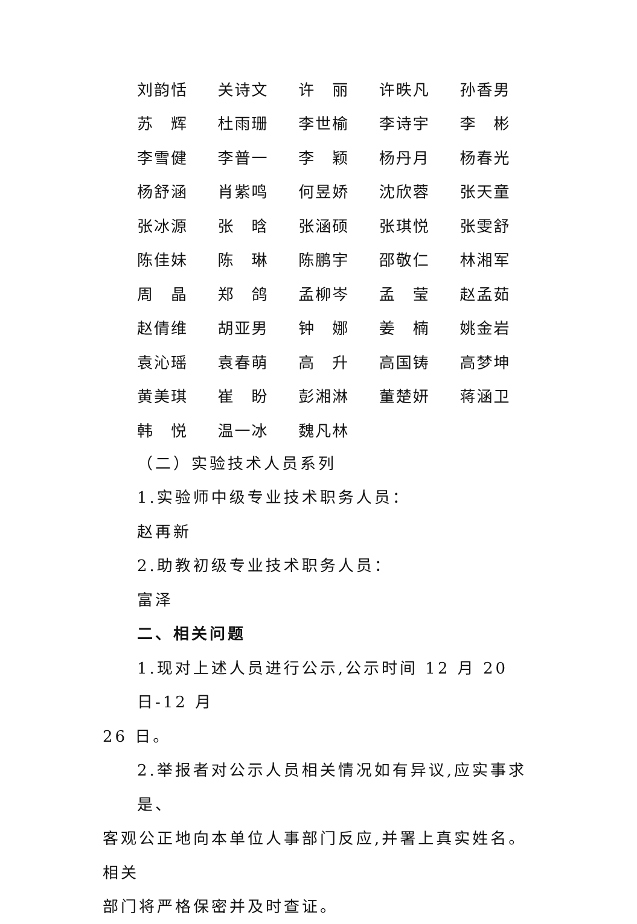| 刘韵恬 | 关诗文 | 许 丽 | 许昳凡 | 孙香男 |
| 苏 辉 | 杜雨珊 | 李世榆 | 李诗宇 | 李 彬 |
| 李雪健 | 李普一 | 李 颖 | 杨丹月 | 杨春光 |
| 杨舒涵 | 肖紫鸣 | 何昱娇 | 沈欣蓉 | 张天童 |
| 张冰源 | 张 晗 | 张涵硕 | 张琪悦 | 张雯舒 |
| 陈佳妹 | 陈 琳 | 陈鹏宇 | 邵敬仁 | 林湘军 |
| 周 晶 | 郑 鸽 | 孟柳岑 | 孟 莹 | 赵孟茹 |
| 赵倩维 | 胡亚男 | 钟 娜 | 姜 楠 | 姚金岩 |
| 袁沁瑶 | 袁春萌 | 高 升 | 高国铸 | 高梦坤 |
| 黄美琪 | 崔 盼 | 彭湘淋 | 董楚妍 | 蒋涵卫 |
| 韩 悦 | 温一冰 | 魏凡林 | | |
（二）实验技术人员系列
1.实验师中级专业技术职务人员：
赵再新
2.助教初级专业技术职务人员：
富泽
二、相关问题
1.现对上述人员进行公示,公示时间 12 月 20 日-12 月
26 日。
2.举报者对公示人员相关情况如有异议,应实事求是、
客观公正地向本单位人事部门反应,并署上真实姓名。相关
部门将严格保密并及时查证。